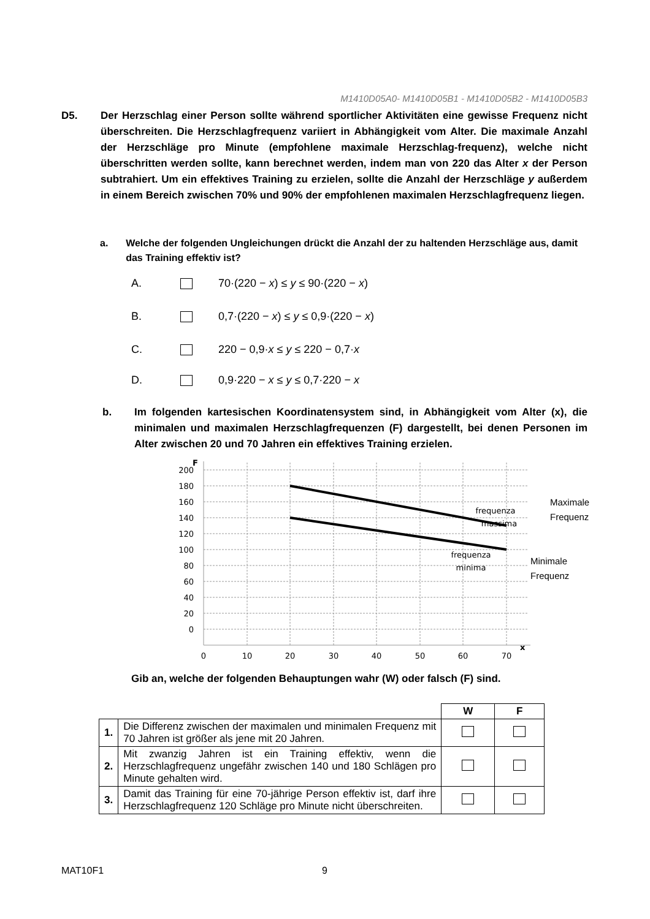M1410D05A0- M1410D05B1 - M1410D05B2 - M1410D05B3
D5. Der Herzschlag einer Person sollte während sportlicher Aktivitäten eine gewisse Frequenz nicht überschreiten. Die Herzschlagfrequenz variiert in Abhängigkeit vom Alter. Die maximale Anzahl der Herzschläge pro Minute (empfohlene maximale Herzschlag-frequenz), welche nicht überschritten werden sollte, kann berechnet werden, indem man von 220 das Alter x der Person subtrahiert. Um ein effektives Training zu erzielen, sollte die Anzahl der Herzschläge y außerdem in einem Bereich zwischen 70% und 90% der empfohlenen maximalen Herzschlagfrequenz liegen.
a. Welche der folgenden Ungleichungen drückt die Anzahl der zu haltenden Herzschläge aus, damit das Training effektiv ist?
A. 70·(220 − x) ≤ y ≤ 90·(220 − x)
B. 0,7·(220 − x) ≤ y ≤ 0,9·(220 − x)
C. 220 − 0,9·x ≤ y ≤ 220 − 0,7·x
D. 0,9·220 − x ≤ y ≤ 0,7·220 − x
b. Im folgenden kartesischen Koordinatensystem sind, in Abhängigkeit vom Alter (x), die minimalen und maximalen Herzschlagfrequenzen (F) dargestellt, bei denen Personen im Alter zwischen 20 und 70 Jahren ein effektives Training erzielen.
F
200
180
160
140
120
100
80
60
40
20
0
0
10
20
30
40
50
60
70
x
frequenza
massima
frequenza
minima
Maximale
Frequenz
Minimale
Frequenz
Gib an, welche der folgenden Behauptungen wahr (W) oder falsch (F) sind.
| | | W | F |
| --- | --- | --- | --- |
| 1. | Die Differenz zwischen der maximalen und minimalen Frequenz mit 70 Jahren ist größer als jene mit 20 Jahren. | | |
| 2. | Mit zwanzig Jahren ist ein Training effektiv, wenn die Herzschlagfrequenz ungefähr zwischen 140 und 180 Schlägen pro Minute gehalten wird. | | |
| 3. | Damit das Training für eine 70-jährige Person effektiv ist, darf ihre Herzschlagfrequenz 120 Schläge pro Minute nicht überschreiten. | | |
MAT10F1 9